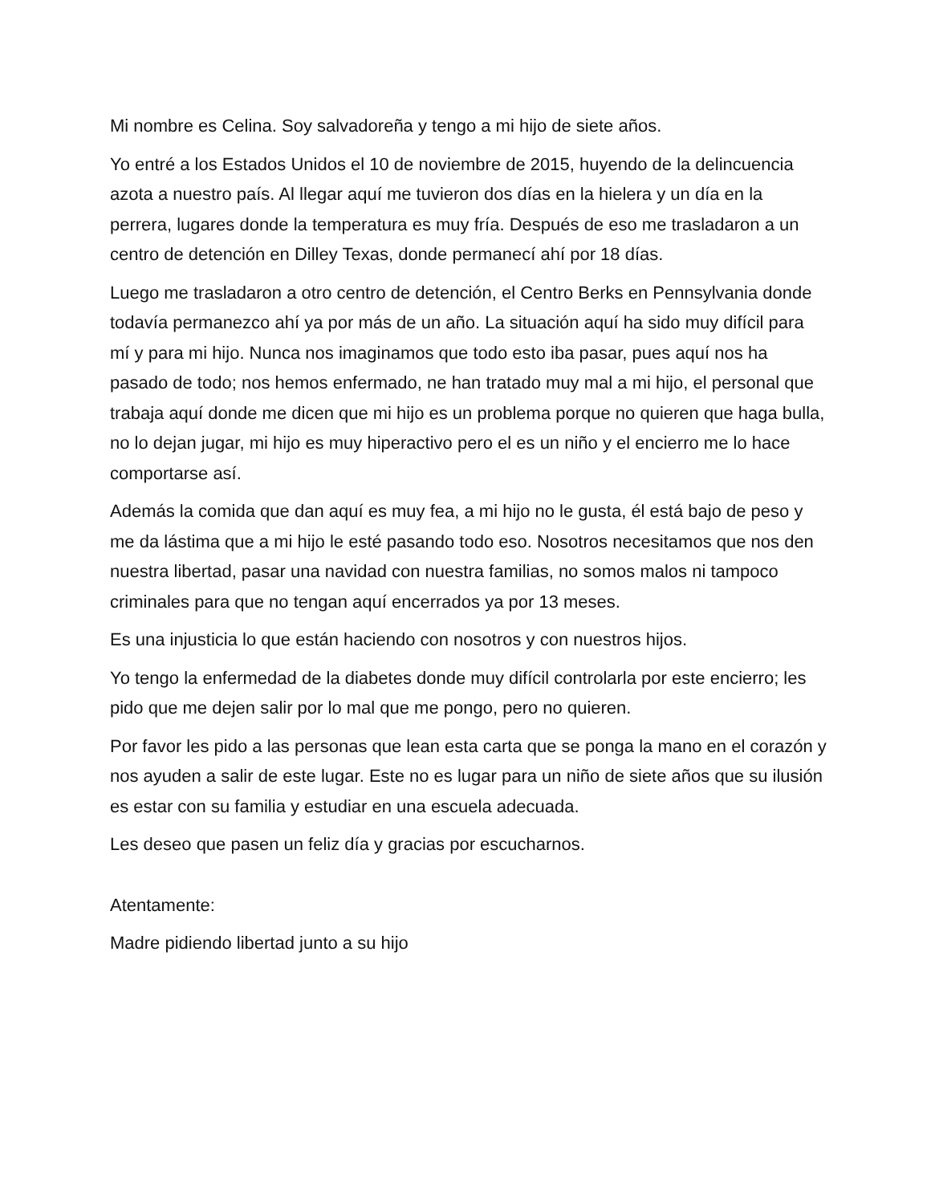Mi nombre es Celina. Soy salvadoreña y tengo a mi hijo de siete años.
Yo entré a los Estados Unidos el 10 de noviembre de 2015, huyendo de la delincuencia azota a nuestro país. Al llegar aquí me tuvieron dos días en la hielera y un día en la perrera, lugares donde la temperatura es muy fría. Después de eso me trasladaron a un centro de detención en Dilley Texas, donde permanecí ahí por 18 días.
Luego me trasladaron a otro centro de detención, el Centro Berks en Pennsylvania donde todavía permanezco ahí ya por más de un año. La situación aquí ha sido muy difícil para mí y para mi hijo. Nunca nos imaginamos que todo esto iba pasar, pues aquí nos ha pasado de todo; nos hemos enfermado, ne han tratado muy mal a mi hijo, el personal que trabaja aquí donde me dicen que mi hijo es un problema porque no quieren que haga bulla, no lo dejan jugar, mi hijo es muy hiperactivo pero el es un niño y el encierro me lo hace comportarse así.
Además la comida que dan aquí es muy fea, a mi hijo no le gusta, él está bajo de peso y me da lástima que a mi hijo le esté pasando todo eso. Nosotros necesitamos que nos den nuestra libertad, pasar una navidad con nuestra familias, no somos malos ni tampoco criminales para que no tengan aquí encerrados ya por 13 meses.
Es una injusticia lo que están haciendo con nosotros y con nuestros hijos.
Yo tengo la enfermedad de la diabetes donde muy difícil controlarla por este encierro; les pido que me dejen salir por lo mal que me pongo, pero no quieren.
Por favor les pido a las personas que lean esta carta que se ponga la mano en el corazón y nos ayuden a salir de este lugar. Este no es lugar para un niño de siete años que su ilusión es estar con su familia y estudiar en una escuela adecuada.
Les deseo que pasen un feliz día y gracias por escucharnos.
Atentamente:
Madre pidiendo libertad junto a su hijo